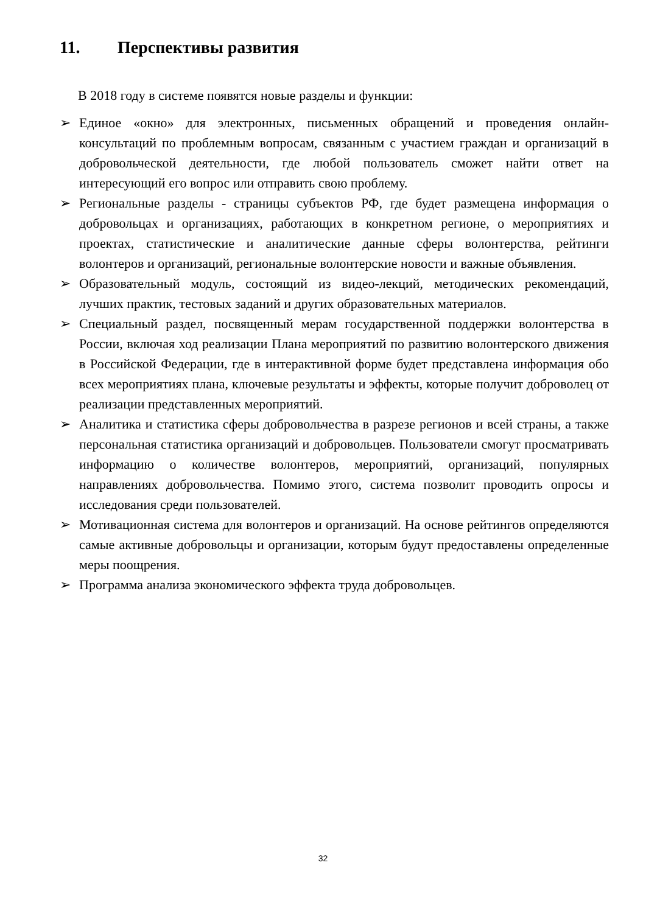11. Перспективы развития
В 2018 году в системе появятся новые разделы и функции:
➢ Единое «окно» для электронных, письменных обращений и проведения онлайн-консультаций по проблемным вопросам, связанным с участием граждан и организаций в добровольческой деятельности, где любой пользователь сможет найти ответ на интересующий его вопрос или отправить свою проблему.
➢ Региональные разделы - страницы субъектов РФ, где будет размещена информация о добровольцах и организациях, работающих в конкретном регионе, о мероприятиях и проектах, статистические и аналитические данные сферы волонтерства, рейтинги волонтеров и организаций, региональные волонтерские новости и важные объявления.
➢ Образовательный модуль, состоящий из видео-лекций, методических рекомендаций, лучших практик, тестовых заданий и других образовательных материалов.
➢ Специальный раздел, посвященный мерам государственной поддержки волонтерства в России, включая ход реализации Плана мероприятий по развитию волонтерского движения в Российской Федерации, где в интерактивной форме будет представлена информация обо всех мероприятиях плана, ключевые результаты и эффекты, которые получит доброволец от реализации представленных мероприятий.
➢ Аналитика и статистика сферы добровольчества в разрезе регионов и всей страны, а также персональная статистика организаций и добровольцев. Пользователи смогут просматривать информацию о количестве волонтеров, мероприятий, организаций, популярных направлениях добровольчества. Помимо этого, система позволит проводить опросы и исследования среди пользователей.
➢ Мотивационная система для волонтеров и организаций. На основе рейтингов определяются самые активные добровольцы и организации, которым будут предоставлены определенные меры поощрения.
➢ Программа анализа экономического эффекта труда добровольцев.
32